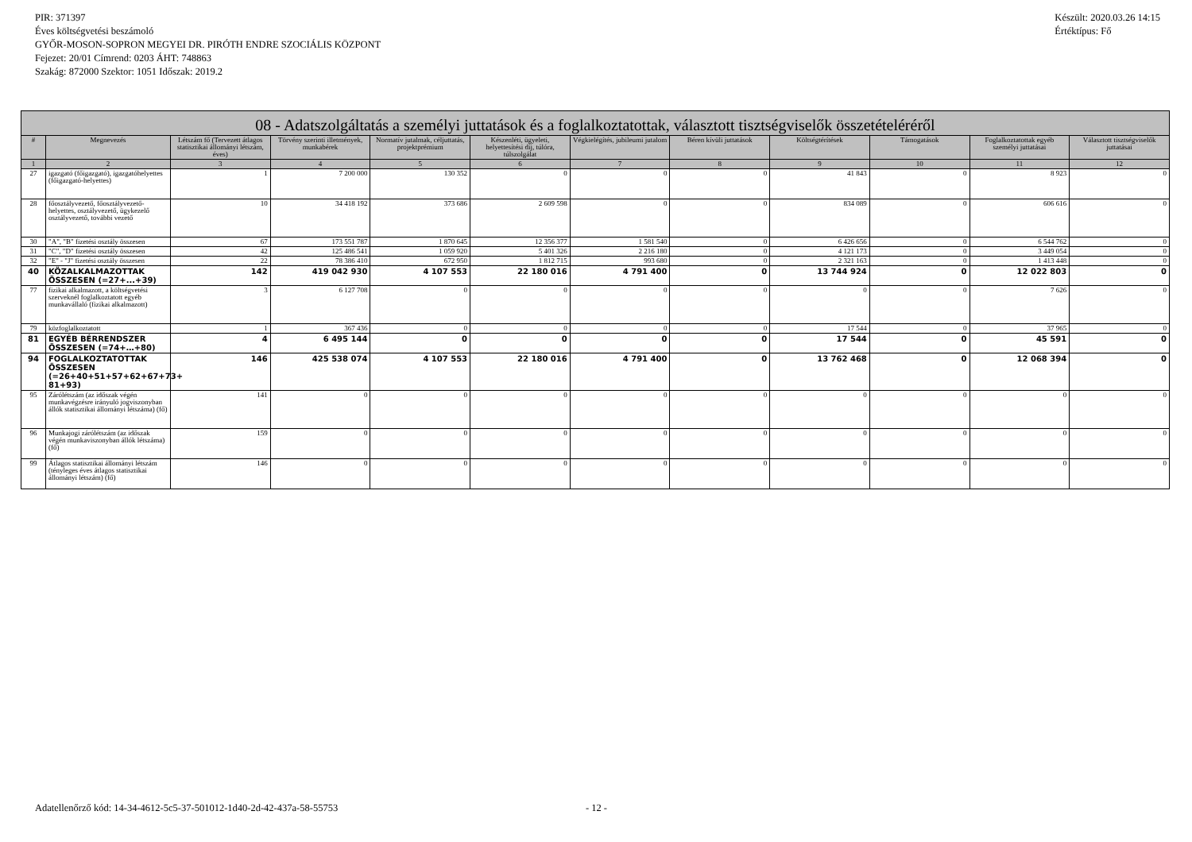PIR: 371397
Éves költségvetési beszámoló
GYŐR-MOSON-SOPRON MEGYEI DR. PIRÓTH ENDRE SZOCIÁLIS KÖZPONT
Fejezet: 20/01 Címrend: 0203 ÁHT: 748863
Szakág: 872000 Szektor: 1051 Időszak: 2019.2
Készült: 2020.03.26 14:15
Értéktípus: Fő
| 08 - Adatszolgáltatás a személyi juttatások és a foglalkoztatottak, választott tisztségviselők összetételéréről | | | | | | | | | | | |
| --- | --- | --- | --- | --- | --- | --- | --- | --- | --- | --- | --- |
| # | Megnevezés | Létszám fő (Tervezett átlagos statisztikai állományi létszám, éves) | Törvény szerinti illetmények, munkabérek | Normatív jutalmak, céljuttatás, projektprémium | Készenléti, ügyeleti, helyettesítési díj, túlóra, túlszolgálat | Végkielégítés, jubileumi jutalom | Béren kívüli juttatások | Költségtérítések | Támogatások | Foglalkoztatottak egyéb személyi juttatásai | Választott tisztségviselők juttatásai |
| 1 | 2 | 3 | 4 | 5 | 6 | 7 | 8 | 9 | 10 | 11 | 12 |
| 27 | igazgató (főigazgató), igazgatóhelyettes (főigazgató-helyettes) | 1 | 7 200 000 | 130 352 | 0 | 0 | 0 | 41 843 | 0 | 8 923 | 0 |
| 28 | főosztályvezető, főosztályvezető-helyettes, osztályvezető, ügykezelő osztályvezető, további vezető | 10 | 34 418 192 | 373 686 | 2 609 598 | 0 | 0 | 834 089 | 0 | 606 616 | 0 |
| 30 | "A", "B" fizetési osztály összesen | 67 | 173 551 787 | 1 870 645 | 12 356 377 | 1 581 540 | 0 | 6 426 656 | 0 | 6 544 762 | 0 |
| 31 | "C", "D" fizetési osztály összesen | 42 | 125 486 541 | 1 059 920 | 5 401 326 | 2 216 180 | 0 | 4 121 173 | 0 | 3 449 054 | 0 |
| 32 | "E" - "J" fizetési osztály összesen | 22 | 78 386 410 | 672 950 | 1 812 715 | 993 680 | 0 | 2 321 163 | 0 | 1 413 448 | 0 |
| 40 | KÖZALKALMAZOTTAK ÖSSZESEN (=27+...+39) | 142 | 419 042 930 | 4 107 553 | 22 180 016 | 4 791 400 | 0 | 13 744 924 | 0 | 12 022 803 | 0 |
| 77 | fizikai alkalmazott, a költségvetési szerveknél foglalkoztatott egyéb munkavállaló (fizikai alkalmazott) | 3 | 6 127 708 | 0 | 0 | 0 | 0 | 0 | 0 | 7 626 | 0 |
| 79 | közfoglalkoztatott | 1 | 367 436 | 0 | 0 | 0 | 0 | 17 544 | 0 | 37 965 | 0 |
| 81 | EGYÉB BÉRRENDSZER ÖSSZESEN (=74+…+80) | 4 | 6 495 144 | 0 | 0 | 0 | 0 | 17 544 | 0 | 45 591 | 0 |
| 94 | FOGLALKOZTATOTTAK ÖSSZESEN (=26+40+51+57+62+67+73+ 81+93) | 146 | 425 538 074 | 4 107 553 | 22 180 016 | 4 791 400 | 0 | 13 762 468 | 0 | 12 068 394 | 0 |
| 95 | Zárólétszám (az időszak végén munkavégzésre irányuló jogviszonyban állók statisztikai állományi létszáma) (fő) | 141 | 0 | 0 | 0 | 0 | 0 | 0 | 0 | 0 | 0 |
| 96 | Munkajogi zárólétszám (az időszak végén munkaviszonyban állók létszáma) (fő) | 159 | 0 | 0 | 0 | 0 | 0 | 0 | 0 | 0 | 0 |
| 99 | Átlagos statisztikai állományi létszám (tényleges éves átlagos statisztikai állományi létszám) (fő) | 146 | 0 | 0 | 0 | 0 | 0 | 0 | 0 | 0 | 0 |
Adatellenőrző kód: 14-34-4612-5c5-37-501012-1d40-2d-42-437a-58-55753 - 12 -